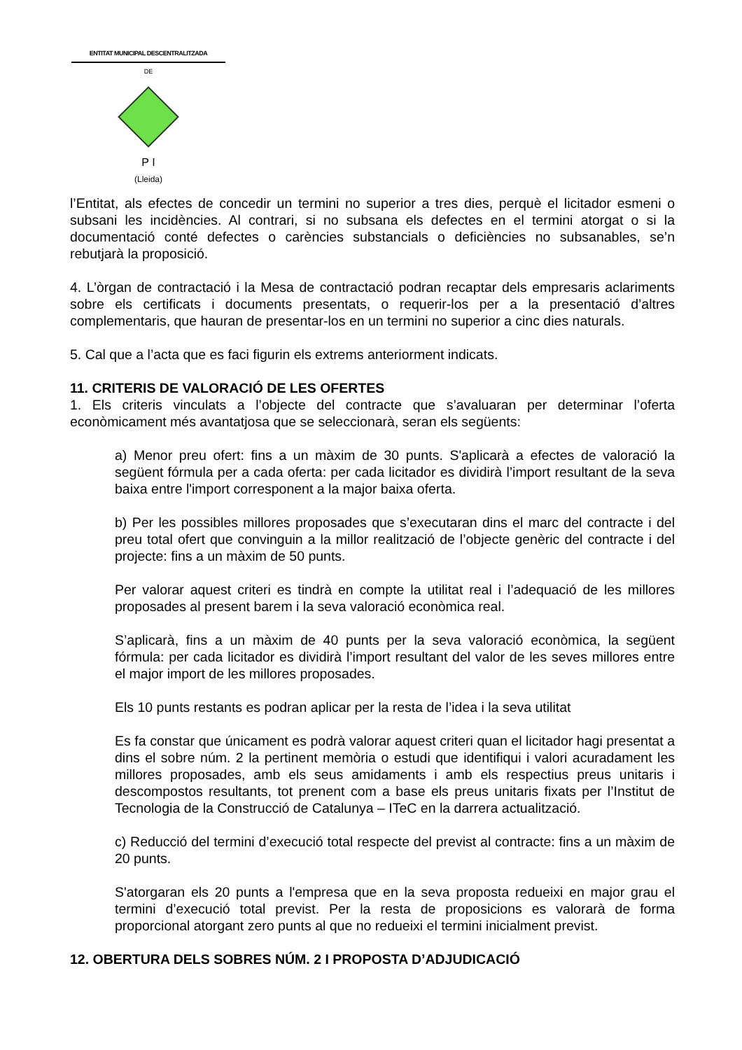ENTITAT MUNICIPAL DESCENTRALITZADA
DE
P I
(Lleida)
l’Entitat, als efectes de concedir un termini no superior a tres dies, perquè el licitador esmeni o subsani les incidències. Al contrari, si no subsana els defectes en el termini atorgat o si la documentació conté defectes o carències substancials o deficiències no subsanables, se’n rebutjarà la proposició.
4. L’òrgan de contractació i la Mesa de contractació podran recaptar dels empresaris aclariments sobre els certificats i documents presentats, o requerir-los per a la presentació d’altres complementaris, que hauran de presentar-los en un termini no superior a cinc dies naturals.
5. Cal que a l’acta que es faci figurin els extrems anteriorment indicats.
11. CRITERIS DE VALORACIÓ DE LES OFERTES
1. Els criteris vinculats a l’objecte del contracte que s’avaluaran per determinar l’oferta econòmicament més avantatjosa que se seleccionarà, seran els següents:
a) Menor preu ofert: fins a un màxim de 30 punts. S'aplicarà a efectes de valoració la següent fórmula per a cada oferta: per cada licitador es dividirà l’import resultant de la seva baixa entre l'import corresponent a la major baixa oferta.
b) Per les possibles millores proposades que s’executaran dins el marc del contracte i del preu total ofert que convinguin a la millor realització de l’objecte genèric del contracte i del projecte: fins a un màxim de 50 punts.
Per valorar aquest criteri es tindrà en compte la utilitat real i l’adequació de les millores proposades al present barem i la seva valoració econòmica real.
S’aplicarà, fins a un màxim de 40 punts per la seva valoració econòmica, la següent fórmula: per cada licitador es dividirà l’import resultant del valor de les seves millores entre el major import de les millores proposades.
Els 10 punts restants es podran aplicar per la resta de l’idea i la seva utilitat
Es fa constar que únicament es podrà valorar aquest criteri quan el licitador hagi presentat a dins el sobre núm. 2 la pertinent memòria o estudi que identifiqui i valori acuradament les millores proposades, amb els seus amidaments i amb els respectius preus unitaris i descompostos resultants, tot prenent com a base els preus unitaris fixats per l’Institut de Tecnologia de la Construcció de Catalunya – ITeC en la darrera actualització.
c) Reducció del termini d’execució total respecte del previst al contracte: fins a un màxim de 20 punts.
S'atorgaran els 20 punts a l'empresa que en la seva proposta redueixi en major grau el termini d’execució total previst. Per la resta de proposicions es valorarà de forma proporcional atorgant zero punts al que no redueixi el termini inicialment previst.
12. OBERTURA DELS SOBRES NÚM. 2 I PROPOSTA D’ADJUDICACIÓ